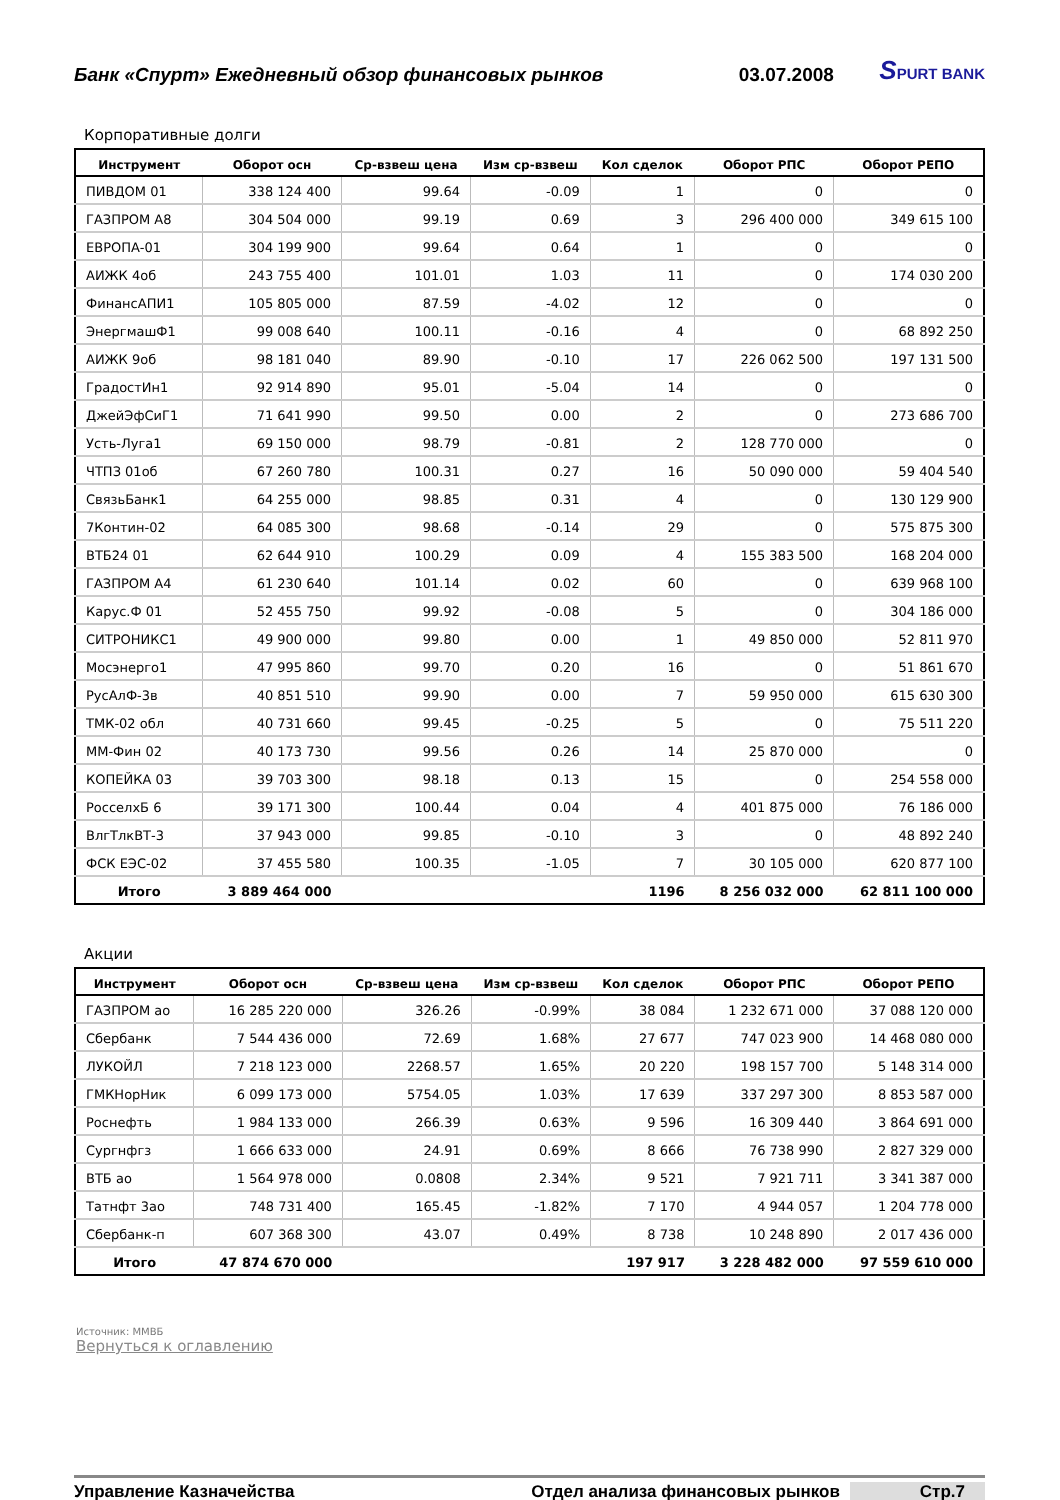Банк «Спурт» Ежедневный обзор финансовых рынков 03.07.2008 SPURT BANK
Корпоративные долги
| Инструмент | Оборот осн | Ср-взвеш цена | Изм ср-взвеш | Кол сделок | Оборот РПС | Оборот РЕПО |
| --- | --- | --- | --- | --- | --- | --- |
| ПИВДОМ 01 | 338 124 400 | 99.64 | -0.09 | 1 | 0 | 0 |
| ГАЗПРОМ А8 | 304 504 000 | 99.19 | 0.69 | 3 | 296 400 000 | 349 615 100 |
| ЕВРОПА-01 | 304 199 900 | 99.64 | 0.64 | 1 | 0 | 0 |
| АИЖК 4об | 243 755 400 | 101.01 | 1.03 | 11 | 0 | 174 030 200 |
| ФинансАПИ1 | 105 805 000 | 87.59 | -4.02 | 12 | 0 | 0 |
| ЭнергмашФ1 | 99 008 640 | 100.11 | -0.16 | 4 | 0 | 68 892 250 |
| АИЖК 9об | 98 181 040 | 89.90 | -0.10 | 17 | 226 062 500 | 197 131 500 |
| ГрадостИн1 | 92 914 890 | 95.01 | -5.04 | 14 | 0 | 0 |
| ДжейЭфСиГ1 | 71 641 990 | 99.50 | 0.00 | 2 | 0 | 273 686 700 |
| Усть-Луга1 | 69 150 000 | 98.79 | -0.81 | 2 | 128 770 000 | 0 |
| ЧТПЗ 01об | 67 260 780 | 100.31 | 0.27 | 16 | 50 090 000 | 59 404 540 |
| СвязьБанк1 | 64 255 000 | 98.85 | 0.31 | 4 | 0 | 130 129 900 |
| 7Контин-02 | 64 085 300 | 98.68 | -0.14 | 29 | 0 | 575 875 300 |
| ВТБ24 01 | 62 644 910 | 100.29 | 0.09 | 4 | 155 383 500 | 168 204 000 |
| ГАЗПРОМ А4 | 61 230 640 | 101.14 | 0.02 | 60 | 0 | 639 968 100 |
| Карус.Ф 01 | 52 455 750 | 99.92 | -0.08 | 5 | 0 | 304 186 000 |
| СИТРОНИКС1 | 49 900 000 | 99.80 | 0.00 | 1 | 49 850 000 | 52 811 970 |
| Мосэнерго1 | 47 995 860 | 99.70 | 0.20 | 16 | 0 | 51 861 670 |
| РусАлФ-3в | 40 851 510 | 99.90 | 0.00 | 7 | 59 950 000 | 615 630 300 |
| ТМК-02 обл | 40 731 660 | 99.45 | -0.25 | 5 | 0 | 75 511 220 |
| ММ-Фин 02 | 40 173 730 | 99.56 | 0.26 | 14 | 25 870 000 | 0 |
| КОПЕЙКА 03 | 39 703 300 | 98.18 | 0.13 | 15 | 0 | 254 558 000 |
| РосселхБ 6 | 39 171 300 | 100.44 | 0.04 | 4 | 401 875 000 | 76 186 000 |
| ВлгТлкВТ-3 | 37 943 000 | 99.85 | -0.10 | 3 | 0 | 48 892 240 |
| ФСК ЕЭС-02 | 37 455 580 | 100.35 | -1.05 | 7 | 30 105 000 | 620 877 100 |
| Итого | 3 889 464 000 | | | 1196 | 8 256 032 000 | 62 811 100 000 |
Акции
| Инструмент | Оборот осн | Ср-взвеш цена | Изм ср-взвеш | Кол сделок | Оборот РПС | Оборот РЕПО |
| --- | --- | --- | --- | --- | --- | --- |
| ГАЗПРОМ ао | 16 285 220 000 | 326.26 | -0.99% | 38 084 | 1 232 671 000 | 37 088 120 000 |
| Сбербанк | 7 544 436 000 | 72.69 | 1.68% | 27 677 | 747 023 900 | 14 468 080 000 |
| ЛУКОЙЛ | 7 218 123 000 | 2268.57 | 1.65% | 20 220 | 198 157 700 | 5 148 314 000 |
| ГМКНорНик | 6 099 173 000 | 5754.05 | 1.03% | 17 639 | 337 297 300 | 8 853 587 000 |
| Роснефть | 1 984 133 000 | 266.39 | 0.63% | 9 596 | 16 309 440 | 3 864 691 000 |
| Сургнфгз | 1 666 633 000 | 24.91 | 0.69% | 8 666 | 76 738 990 | 2 827 329 000 |
| ВТБ ао | 1 564 978 000 | 0.0808 | 2.34% | 9 521 | 7 921 711 | 3 341 387 000 |
| Татнфт 3ао | 748 731 400 | 165.45 | -1.82% | 7 170 | 4 944 057 | 1 204 778 000 |
| Сбербанк-п | 607 368 300 | 43.07 | 0.49% | 8 738 | 10 248 890 | 2 017 436 000 |
| Итого | 47 874 670 000 | | | 197 917 | 3 228 482 000 | 97 559 610 000 |
Источник: ММВБ
Вернуться к оглавлению
Управление Казначейства Отдел анализа финансовых рынков Стр.7